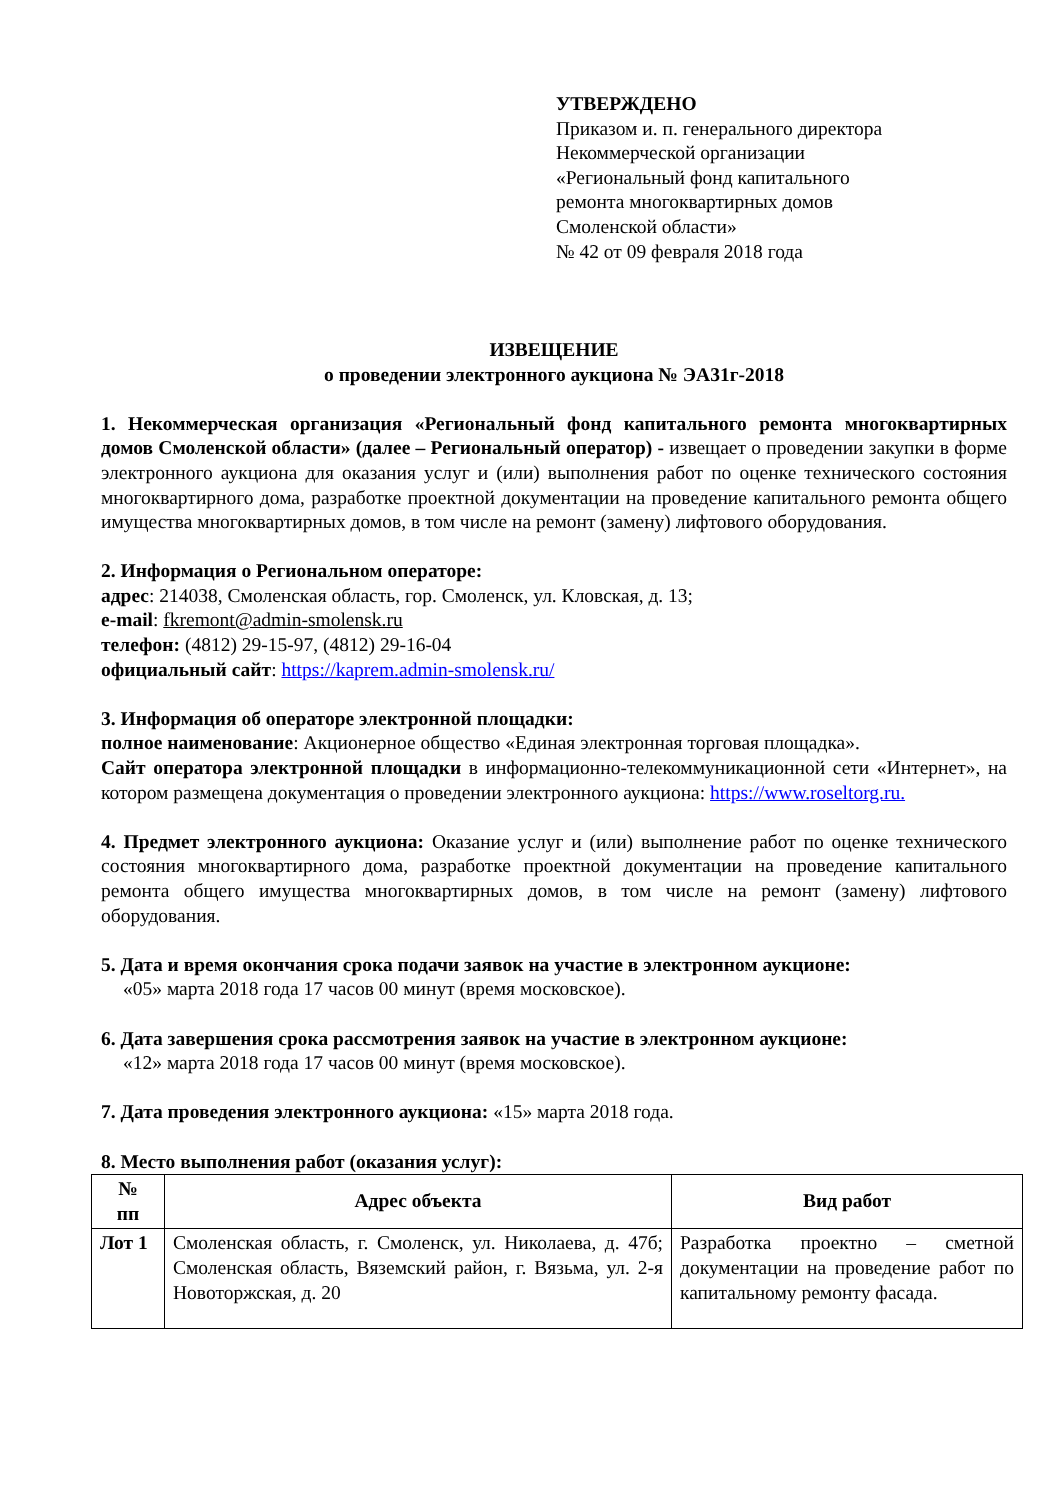УТВЕРЖДЕНО
Приказом и. п. генерального директора
Некоммерческой организации
«Региональный фонд капитального
ремонта многоквартирных домов
Смоленской области»
№ 42 от 09 февраля 2018 года
ИЗВЕЩЕНИЕ
о проведении электронного аукциона № ЭА31г-2018
1. Некоммерческая организация «Региональный фонд капитального ремонта многоквартирных домов Смоленской области» (далее – Региональный оператор) - извещает о проведении закупки в форме электронного аукциона для оказания услуг и (или) выполнения работ по оценке технического состояния многоквартирного дома, разработке проектной документации на проведение капитального ремонта общего имущества многоквартирных домов, в том числе на ремонт (замену) лифтового оборудования.
2. Информация о Региональном операторе:
адрес: 214038, Смоленская область, гор. Смоленск, ул. Кловская, д. 13;
e-mail: fkremont@admin-smolensk.ru
телефон: (4812) 29-15-97, (4812) 29-16-04
официальный сайт: https://kaprem.admin-smolensk.ru/
3. Информация об операторе электронной площадки:
полное наименование: Акционерное общество «Единая электронная торговая площадка».
Сайт оператора электронной площадки в информационно-телекоммуникационной сети «Интернет», на котором размещена документация о проведении электронного аукциона: https://www.roseltorg.ru.
4. Предмет электронного аукциона: Оказание услуг и (или) выполнение работ по оценке технического состояния многоквартирного дома, разработке проектной документации на проведение капитального ремонта общего имущества многоквартирных домов, в том числе на ремонт (замену) лифтового оборудования.
5. Дата и время окончания срока подачи заявок на участие в электронном аукционе:
«05» марта 2018 года 17 часов 00 минут (время московское).
6. Дата завершения срока рассмотрения заявок на участие в электронном аукционе:
«12» марта 2018 года 17 часов 00 минут (время московское).
7. Дата проведения электронного аукциона: «15» марта 2018 года.
8. Место выполнения работ (оказания услуг):
| № пп | Адрес объекта | Вид работ |
| --- | --- | --- |
| Лот 1 | Смоленская область, г. Смоленск, ул. Николаева, д. 47б; Смоленская область, Вяземский район, г. Вязьма, ул. 2-я Новоторжская, д. 20 | Разработка проектно – сметной документации на проведение работ по капитальному ремонту фасада. |